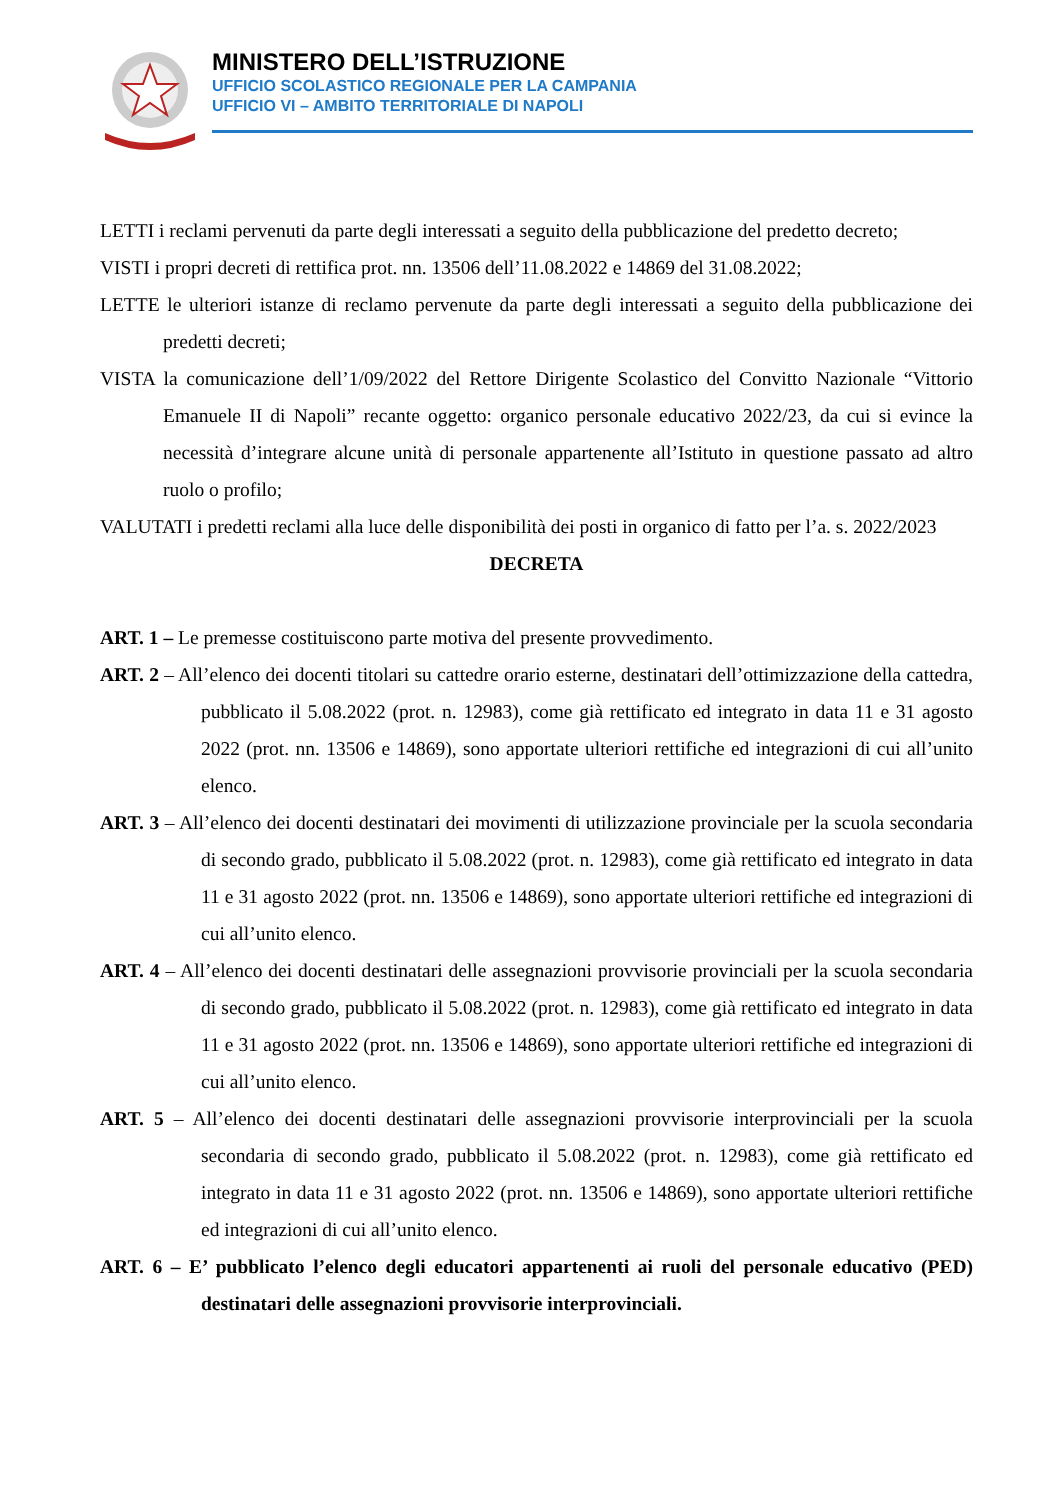MINISTERO DELL’ISTRUZIONE
UFFICIO SCOLASTICO REGIONALE PER LA CAMPANIA
UFFICIO VI – AMBITO TERRITORIALE DI NAPOLI
LETTI i reclami pervenuti da parte degli interessati a seguito della pubblicazione del predetto decreto;
VISTI i propri decreti di rettifica prot. nn. 13506 dell’11.08.2022 e 14869 del 31.08.2022;
LETTE le ulteriori istanze di reclamo pervenute da parte degli interessati a seguito della pubblicazione dei predetti decreti;
VISTA la comunicazione dell’1/09/2022 del Rettore Dirigente Scolastico del Convitto Nazionale “Vittorio Emanuele II di Napoli” recante oggetto: organico personale educativo 2022/23, da cui si evince la necessità d’integrare alcune unità di personale appartenente all’Istituto in questione passato ad altro ruolo o profilo;
VALUTATI i predetti reclami alla luce delle disponibilità dei posti in organico di fatto per l’a. s. 2022/2023
DECRETA
ART. 1 – Le premesse costituiscono parte motiva del presente provvedimento.
ART. 2 – All’elenco dei docenti titolari su cattedre orario esterne, destinatari dell’ottimizzazione della cattedra, pubblicato il 5.08.2022 (prot. n. 12983), come già rettificato ed integrato in data 11 e 31 agosto 2022 (prot. nn. 13506 e 14869), sono apportate ulteriori rettifiche ed integrazioni di cui all’unito elenco.
ART. 3 – All’elenco dei docenti destinatari dei movimenti di utilizzazione provinciale per la scuola secondaria di secondo grado, pubblicato il 5.08.2022 (prot. n. 12983), come già rettificato ed integrato in data 11 e 31 agosto 2022 (prot. nn. 13506 e 14869), sono apportate ulteriori rettifiche ed integrazioni di cui all’unito elenco.
ART. 4 – All’elenco dei docenti destinatari delle assegnazioni provvisorie provinciali per la scuola secondaria di secondo grado, pubblicato il 5.08.2022 (prot. n. 12983), come già rettificato ed integrato in data 11 e 31 agosto 2022 (prot. nn. 13506 e 14869), sono apportate ulteriori rettifiche ed integrazioni di cui all’unito elenco.
ART. 5 – All’elenco dei docenti destinatari delle assegnazioni provvisorie interprovinciali per la scuola secondaria di secondo grado, pubblicato il 5.08.2022 (prot. n. 12983), come già rettificato ed integrato in data 11 e 31 agosto 2022 (prot. nn. 13506 e 14869), sono apportate ulteriori rettifiche ed integrazioni di cui all’unito elenco.
ART. 6 – E’ pubblicato l’elenco degli educatori appartenenti ai ruoli del personale educativo (PED) destinatari delle assegnazioni provvisorie interprovinciali.